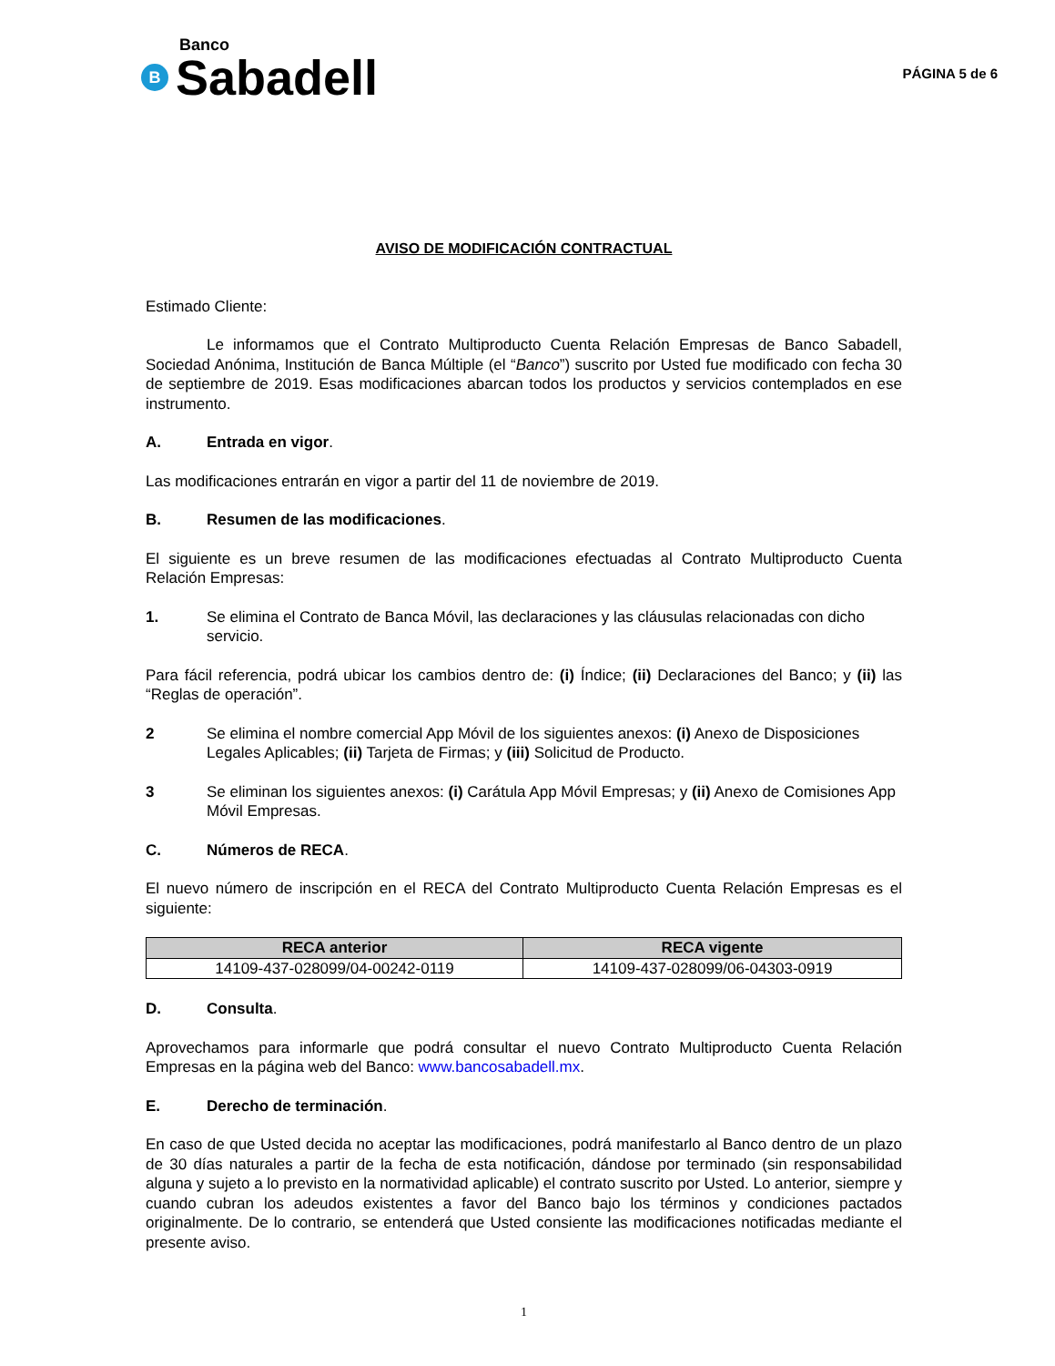Banco
B Sabadell
PÁGINA 5 de 6
AVISO DE MODIFICACIÓN CONTRACTUAL
Estimado Cliente:
Le informamos que el Contrato Multiproducto Cuenta Relación Empresas de Banco Sabadell, Sociedad Anónima, Institución de Banca Múltiple (el “Banco”) suscrito por Usted fue modificado con fecha 30 de septiembre de 2019. Esas modificaciones abarcan todos los productos y servicios contemplados en ese instrumento.
A. Entrada en vigor.
Las modificaciones entrarán en vigor a partir del 11 de noviembre de 2019.
B. Resumen de las modificaciones.
El siguiente es un breve resumen de las modificaciones efectuadas al Contrato Multiproducto Cuenta Relación Empresas:
1. Se elimina el Contrato de Banca Móvil, las declaraciones y las cláusulas relacionadas con dicho servicio.
Para fácil referencia, podrá ubicar los cambios dentro de: (i) Índice; (ii) Declaraciones del Banco; y (ii) las “Reglas de operación”.
2 Se elimina el nombre comercial App Móvil de los siguientes anexos: (i) Anexo de Disposiciones Legales Aplicables; (ii) Tarjeta de Firmas; y (iii) Solicitud de Producto.
3 Se eliminan los siguientes anexos: (i) Carátula App Móvil Empresas; y (ii) Anexo de Comisiones App Móvil Empresas.
C. Números de RECA.
El nuevo número de inscripción en el RECA del Contrato Multiproducto Cuenta Relación Empresas es el siguiente:
| RECA anterior | RECA vigente |
| --- | --- |
| 14109-437-028099/04-00242-0119 | 14109-437-028099/06-04303-0919 |
D. Consulta.
Aprovechamos para informarle que podrá consultar el nuevo Contrato Multiproducto Cuenta Relación Empresas en la página web del Banco: www.bancosabadell.mx.
E. Derecho de terminación.
En caso de que Usted decida no aceptar las modificaciones, podrá manifestarlo al Banco dentro de un plazo de 30 días naturales a partir de la fecha de esta notificación, dándose por terminado (sin responsabilidad alguna y sujeto a lo previsto en la normatividad aplicable) el contrato suscrito por Usted. Lo anterior, siempre y cuando cubran los adeudos existentes a favor del Banco bajo los términos y condiciones pactados originalmente. De lo contrario, se entenderá que Usted consiente las modificaciones notificadas mediante el presente aviso.
1